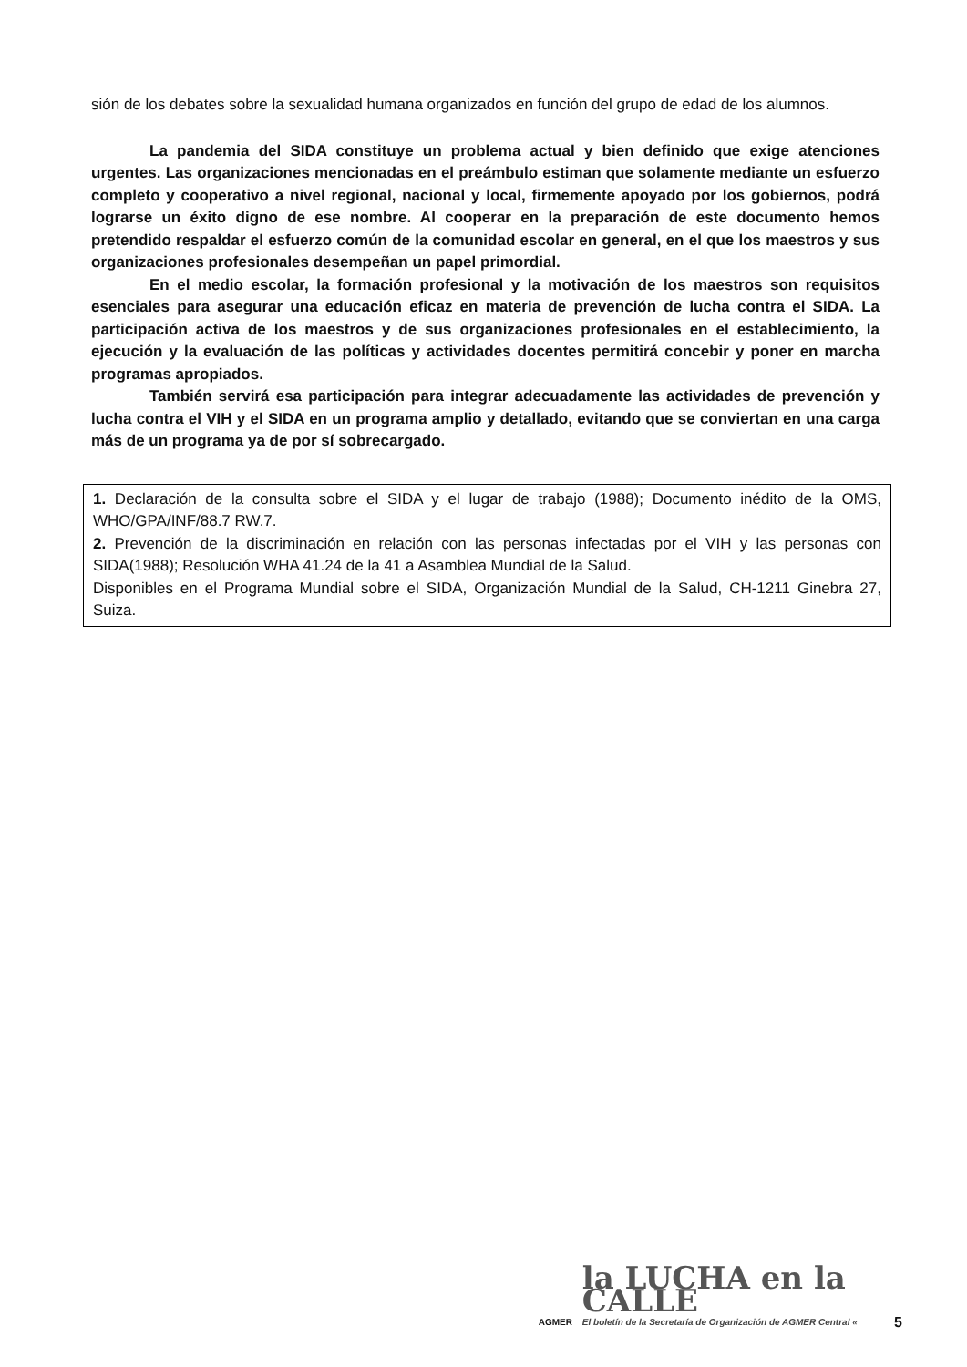sión de los debates sobre la sexualidad humana organizados en función del grupo de edad de los alumnos.
La pandemia del SIDA constituye un problema actual y bien definido que exige atenciones urgentes. Las organizaciones mencionadas en el preámbulo estiman que solamente mediante un esfuerzo completo y cooperativo a nivel regional, nacional y local, firmemente apoyado por los gobiernos, podrá lograrse un éxito digno de ese nombre. Al cooperar en la preparación de este documento hemos pretendido respaldar el esfuerzo común de la comunidad escolar en general, en el que los maestros y sus organizaciones profesionales desempeñan un papel primordial.
En el medio escolar, la formación profesional y la motivación de los maestros son requisitos esenciales para asegurar una educación eficaz en materia de prevención de lucha contra el SIDA. La participación activa de los maestros y de sus organizaciones profesionales en el establecimiento, la ejecución y la evaluación de las políticas y actividades docentes permitirá concebir y poner en marcha programas apropiados.
También servirá esa participación para integrar adecuadamente las actividades de prevención y lucha contra el VIH y el SIDA en un programa amplio y detallado, evitando que se conviertan en una carga más de un programa ya de por sí sobrecargado.
1. Declaración de la consulta sobre el SIDA y el lugar de trabajo (1988); Documento inédito de la OMS, WHO/GPA/INF/88.7 RW.7.
2. Prevención de la discriminación en relación con las personas infectadas por el VIH y las personas con SIDA(1988); Resolución WHA 41.24 de la 41 a Asamblea Mundial de la Salud.
Disponibles en el Programa Mundial sobre el SIDA, Organización Mundial de la Salud, CH-1211 Ginebra 27, Suiza.
AGMER
la LUCHA en la CALLE
El boletín de la Secretaría de Organización de AGMER Central «
5